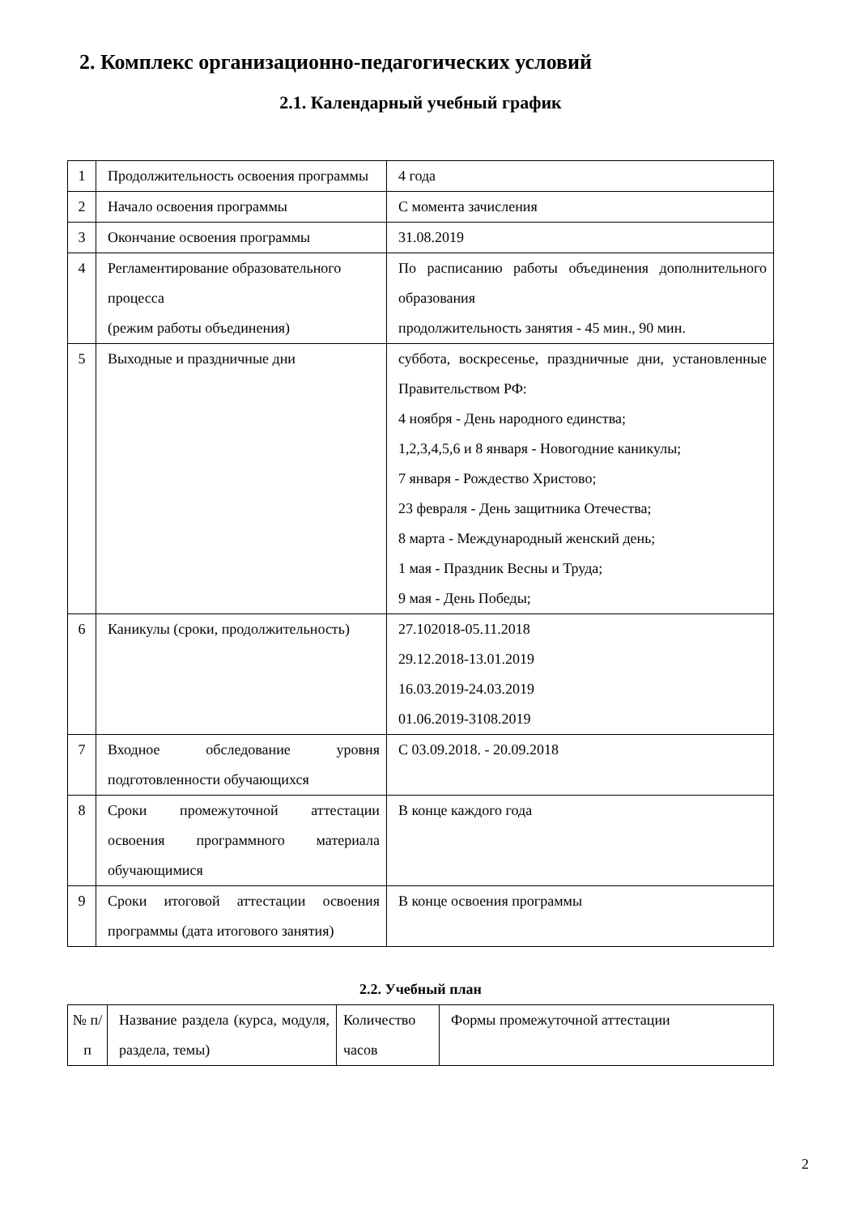2. Комплекс организационно-педагогических условий
2.1. Календарный учебный график
| 1 | Продолжительность освоения программы | 4 года |
| 2 | Начало освоения программы | С момента зачисления |
| 3 | Окончание освоения программы | 31.08.2019 |
| 4 | Регламентирование образовательного процесса (режим работы объединения) | По расписанию работы объединения дополнительного образования продолжительность занятия - 45 мин., 90 мин. |
| 5 | Выходные и праздничные дни | суббота, воскресенье, праздничные дни, установленные Правительством РФ: 4 ноября - День народного единства; 1,2,3,4,5,6 и 8 января - Новогодние каникулы; 7 января - Рождество Христово; 23 февраля - День защитника Отечества; 8 марта - Международный женский день; 1 мая - Праздник Весны и Труда; 9 мая - День Победы; |
| 6 | Каникулы (сроки, продолжительность) | 27.102018-05.11.2018 29.12.2018-13.01.2019 16.03.2019-24.03.2019 01.06.2019-3108.2019 |
| 7 | Входное обследование уровня подготовленности обучающихся | С 03.09.2018. - 20.09.2018 |
| 8 | Сроки промежуточной аттестации освоения программного материала обучающимися | В конце каждого года |
| 9 | Сроки итоговой аттестации освоения программы (дата итогового занятия) | В конце освоения программы |
2.2. Учебный план
| № п/п | Название раздела (курса, модуля, раздела, темы) | Количество часов | Формы промежуточной аттестации |
2